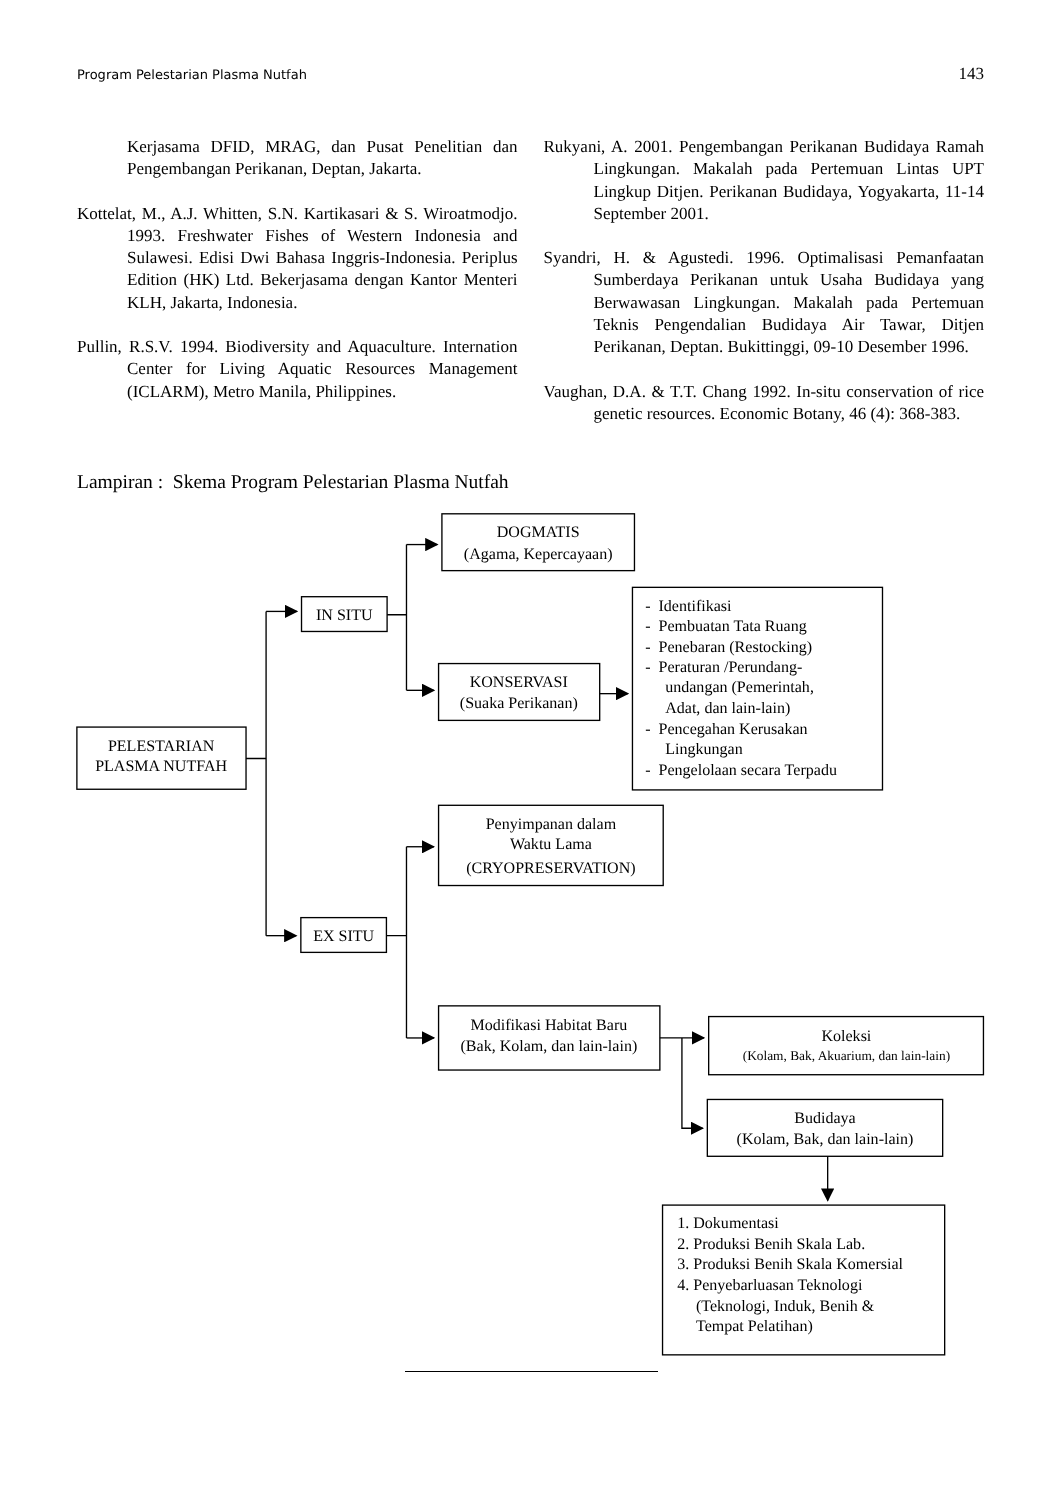Program Pelestarian Plasma Nutfah 143
Kerjasama DFID, MRAG, dan Pusat Penelitian dan Pengembangan Perikanan, Deptan, Jakarta.
Kottelat, M., A.J. Whitten, S.N. Kartikasari & S. Wiroatmodjo. 1993. Freshwater Fishes of Western Indonesia and Sulawesi. Edisi Dwi Bahasa Inggris-Indonesia. Periplus Edition (HK) Ltd. Bekerjasama dengan Kantor Menteri KLH, Jakarta, Indonesia.
Pullin, R.S.V. 1994. Biodiversity and Aquaculture. Internation Center for Living Aquatic Resources Management (ICLARM), Metro Manila, Philippines.
Rukyani, A. 2001. Pengembangan Perikanan Budidaya Ramah Lingkungan. Makalah pada Pertemuan Lintas UPT Lingkup Ditjen. Perikanan Budidaya, Yogyakarta, 11-14 September 2001.
Syandri, H. & Agustedi. 1996. Optimalisasi Pemanfaatan Sumberdaya Perikanan untuk Usaha Budidaya yang Berwawasan Lingkungan. Makalah pada Pertemuan Teknis Pengendalian Budidaya Air Tawar, Ditjen Perikanan, Deptan. Bukittinggi, 09-10 Desember 1996.
Vaughan, D.A. & T.T. Chang 1992. In-situ conservation of rice genetic resources. Economic Botany, 46 (4): 368-383.
Lampiran : Skema Program Pelestarian Plasma Nutfah
PELESTARIAN
PLASMA NUTFAH
IN SITU
DOGMATIS
(Agama, Kepercayaan)
KONSERVASI
(Suaka Perikanan)
- Identifikasi
- Pembuatan Tata Ruang
- Penebaran (Restocking)
- Peraturan /Perundang-
undangan (Pemerintah,
Adat, dan lain-lain)
- Pencegahan Kerusakan
Lingkungan
- Pengelolaan secara Terpadu
EX SITU
Penyimpanan dalam
Waktu Lama
(CRYOPRESERVATION)
Modifikasi Habitat Baru
(Bak, Kolam, dan lain-lain)
Koleksi
(Kolam, Bak, Akuarium, dan lain-lain)
Budidaya
(Kolam, Bak, dan lain-lain)
1. Dokumentasi
2. Produksi Benih Skala Lab.
3. Produksi Benih Skala Komersial
4. Penyebarluasan Teknologi
(Teknologi, Induk, Benih &
Tempat Pelatihan)